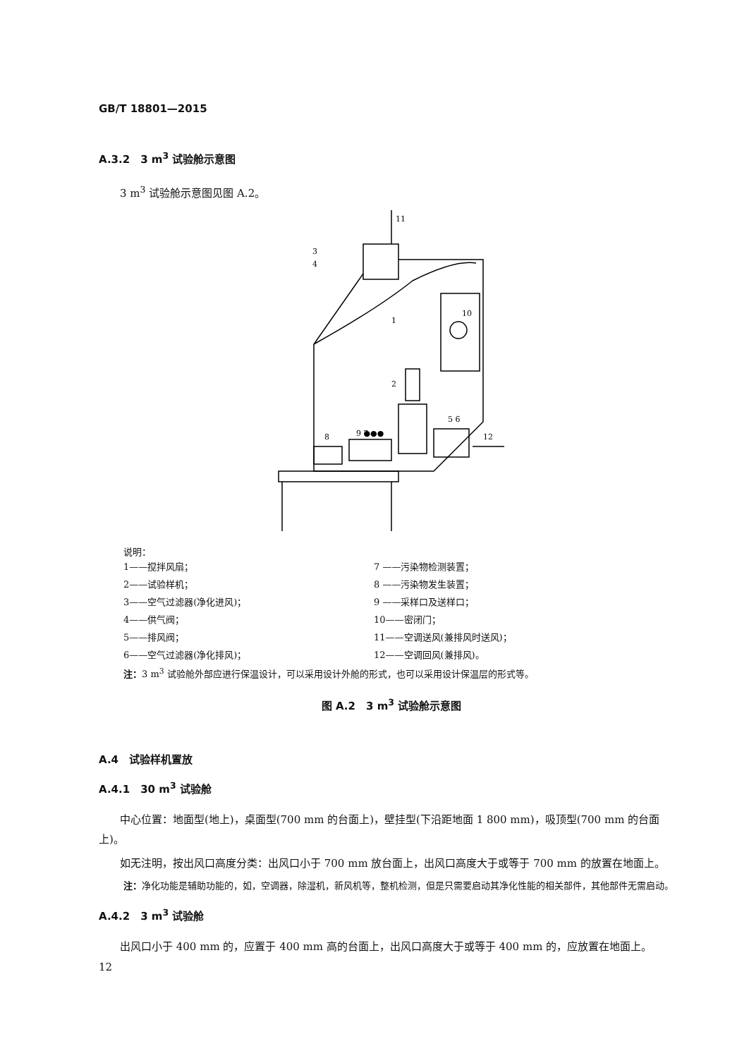GB/T 18801—2015
A.3.2　3 m<sup>3</sup> 试验舱示意图
3 m<sup>3</sup> 试验舱示意图见图 A.2。
11
3
4
10
1
2
9 ●●●
5 6
12
8
7
说明：
1——搅拌风扇；
2——试验样机；
3——空气过滤器(净化进风)；
4——供气阀；
5——排风阀；
6——空气过滤器(净化排风)；
7 ——污染物检测装置；
8 ——污染物发生装置；
9 ——采样口及送样口；
10——密闭门；
11——空调送风(兼排风时送风)；
12——空调回风(兼排风)。
注：3 m<sup>3</sup> 试验舱外部应进行保温设计，可以采用设计外舱的形式，也可以采用设计保温层的形式等。
图 A.2　3 m<sup>3</sup> 试验舱示意图
A.4　试验样机置放
A.4.1　30 m<sup>3</sup> 试验舱
中心位置：地面型(地上)，桌面型(700 mm 的台面上)，壁挂型(下沿距地面 1 800 mm)，吸顶型(700 mm 的台面上)。
如无注明，按出风口高度分类：出风口小于 700 mm 放台面上，出风口高度大于或等于 700 mm 的放置在地面上。
注：净化功能是辅助功能的，如，空调器，除湿机，新风机等，整机检测，但是只需要启动其净化性能的相关部件，其他部件无需启动。
A.4.2　3 m<sup>3</sup> 试验舱
出风口小于 400 mm 的，应置于 400 mm 高的台面上，出风口高度大于或等于 400 mm 的，应放置在地面上。
12